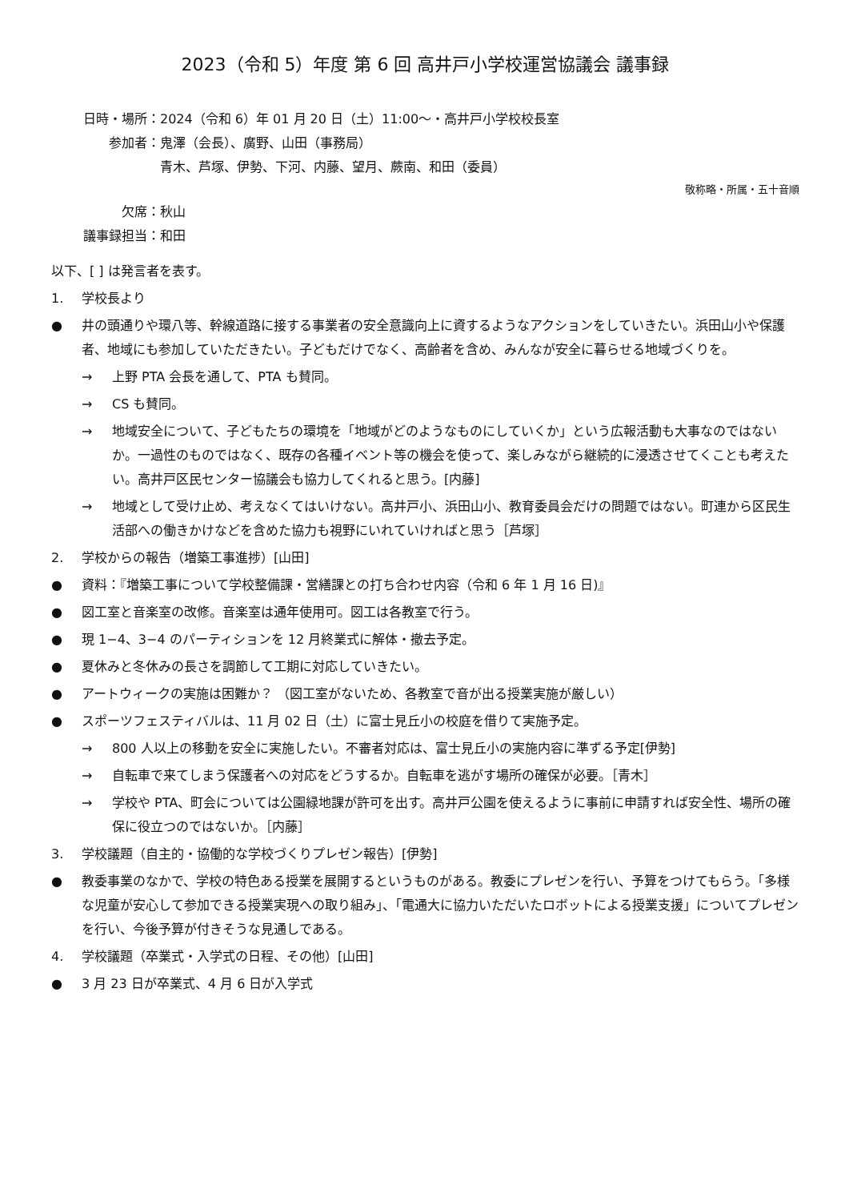2023（令和 5）年度 第 6 回 高井戸小学校運営協議会 議事録
日時・場所： 2024（令和 6）年 01 月 20 日（土）11:00～・高井戸小学校校長室
参加者： 鬼澤（会長）、廣野、山田（事務局）
青木、芦塚、伊勢、下河、内藤、望月、蕨南、和田（委員）
敬称略・所属・五十音順
欠席： 秋山
議事録担当： 和田
以下、[ ] は発言者を表す。
1. 学校長より
● 井の頭通りや環八等、幹線道路に接する事業者の安全意識向上に資するようなアクションをしていきたい。浜田山小や保護者、地域にも参加していただきたい。子どもだけでなく、高齢者を含め、みんなが安全に暮らせる地域づくりを。
→ 上野 PTA 会長を通して、PTA も賛同。
→ CS も賛同。
→ 地域安全について、子どもたちの環境を「地域がどのようなものにしていくか」という広報活動も大事なのではないか。一過性のものではなく、既存の各種イベント等の機会を使って、楽しみながら継続的に浸透させてくことも考えたい。高井戸区民センター協議会も協力してくれると思う。[内藤]
→ 地域として受け止め、考えなくてはいけない。高井戸小、浜田山小、教育委員会だけの問題ではない。町連から区民生活部への働きかけなどを含めた協力も視野にいれていければと思う［芦塚］
2. 学校からの報告（増築工事進捗）[山田]
● 資料：『増築工事について学校整備課・営繕課との打ち合わせ内容（令和 6 年 1 月 16 日)』
● 図工室と音楽室の改修。音楽室は通年使用可。図工は各教室で行う。
● 現 1−4、3−4 のパーティションを 12 月終業式に解体・撤去予定。
● 夏休みと冬休みの長さを調節して工期に対応していきたい。
● アートウィークの実施は困難か？ （図工室がないため、各教室で音が出る授業実施が厳しい）
● スポーツフェスティバルは、11 月 02 日（土）に富士見丘小の校庭を借りて実施予定。
→ 800 人以上の移動を安全に実施したい。不審者対応は、富士見丘小の実施内容に準ずる予定[伊勢]
→ 自転車で来てしまう保護者への対応をどうするか。自転車を逃がす場所の確保が必要。［青木］
→ 学校や PTA、町会については公園緑地課が許可を出す。高井戸公園を使えるように事前に申請すれば安全性、場所の確保に役立つのではないか。［内藤］
3. 学校議題（自主的・協働的な学校づくりプレゼン報告）[伊勢]
● 教委事業のなかで、学校の特色ある授業を展開するというものがある。教委にプレゼンを行い、予算をつけてもらう。「多様な児童が安心して参加できる授業実現への取り組み」、「電通大に協力いただいたロボットによる授業支援」についてプレゼンを行い、今後予算が付きそうな見通しである。
4. 学校議題（卒業式・入学式の日程、その他）[山田]
● 3 月 23 日が卒業式、4 月 6 日が入学式